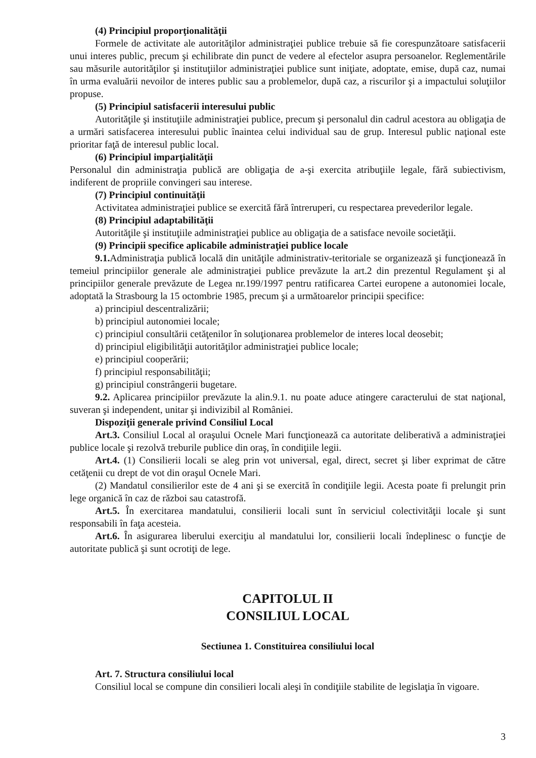(4) Principiul proporţionalităţii
Formele de activitate ale autorităţilor administraţiei publice trebuie să fie corespunzătoare satisfacerii unui interes public, precum şi echilibrate din punct de vedere al efectelor asupra persoanelor. Reglementările sau măsurile autorităţilor şi instituţiilor administraţiei publice sunt iniţiate, adoptate, emise, după caz, numai în urma evaluării nevoilor de interes public sau a problemelor, după caz, a riscurilor şi a impactului soluţiilor propuse.
(5) Principiul satisfacerii interesului public
Autorităţile şi instituţiile administraţiei publice, precum şi personalul din cadrul acestora au obligaţia de a urmări satisfacerea interesului public înaintea celui individual sau de grup. Interesul public naţional este prioritar faţă de interesul public local.
(6) Principiul imparţialităţii
Personalul din administraţia publică are obligaţia de a-şi exercita atribuţiile legale, fără subiectivism, indiferent de propriile convingeri sau interese.
(7) Principiul continuităţii
Activitatea administraţiei publice se exercită fără întreruperi, cu respectarea prevederilor legale.
(8) Principiul adaptabilităţii
Autorităţile şi instituţiile administraţiei publice au obligaţia de a satisface nevoile societăţii.
(9) Principii specifice aplicabile administraţiei publice locale
9.1. Administraţia publică locală din unităţile administrativ-teritoriale se organizează şi funcţionează în temeiul principiilor generale ale administraţiei publice prevăzute la art.2 din prezentul Regulament şi al principiilor generale prevăzute de Legea nr.199/1997 pentru ratificarea Cartei europene a autonomiei locale, adoptată la Strasbourg la 15 octombrie 1985, precum şi a următoarelor principii specifice:
a) principiul descentralizării;
b) principiul autonomiei locale;
c) principiul consultării cetăţenilor în soluţionarea problemelor de interes local deosebit;
d) principiul eligibilităţii autorităţilor administraţiei publice locale;
e) principiul cooperării;
f) principiul responsabilităţii;
g) principiul constrângerii bugetare.
9.2. Aplicarea principiilor prevăzute la alin.9.1. nu poate aduce atingere caracterului de stat naţional, suveran şi independent, unitar şi indivizibil al României.
Dispoziţii generale privind Consiliul Local
Art.3. Consiliul Local al oraşului Ocnele Mari funcţionează ca autoritate deliberativă a administraţiei publice locale şi rezolvă treburile publice din oraş, în condiţiile legii.
Art.4. (1) Consilierii locali se aleg prin vot universal, egal, direct, secret şi liber exprimat de către cetăţenii cu drept de vot din oraşul Ocnele Mari.
(2) Mandatul consilierilor este de 4 ani şi se exercită în condiţiile legii. Acesta poate fi prelungit prin lege organică în caz de război sau catastrofă.
Art.5. În exercitarea mandatului, consilierii locali sunt în serviciul colectivităţii locale şi sunt responsabili în faţa acesteia.
Art.6. În asigurarea liberului exerciţiu al mandatului lor, consilierii locali îndeplinesc o funcţie de autoritate publică şi sunt ocrotiţi de lege.
CAPITOLUL II
CONSILIUL LOCAL
Sectiunea 1. Constituirea consiliului local
Art. 7. Structura consiliului local
Consiliul local se compune din consilieri locali aleşi în condiţiile stabilite de legislaţia în vigoare.
3